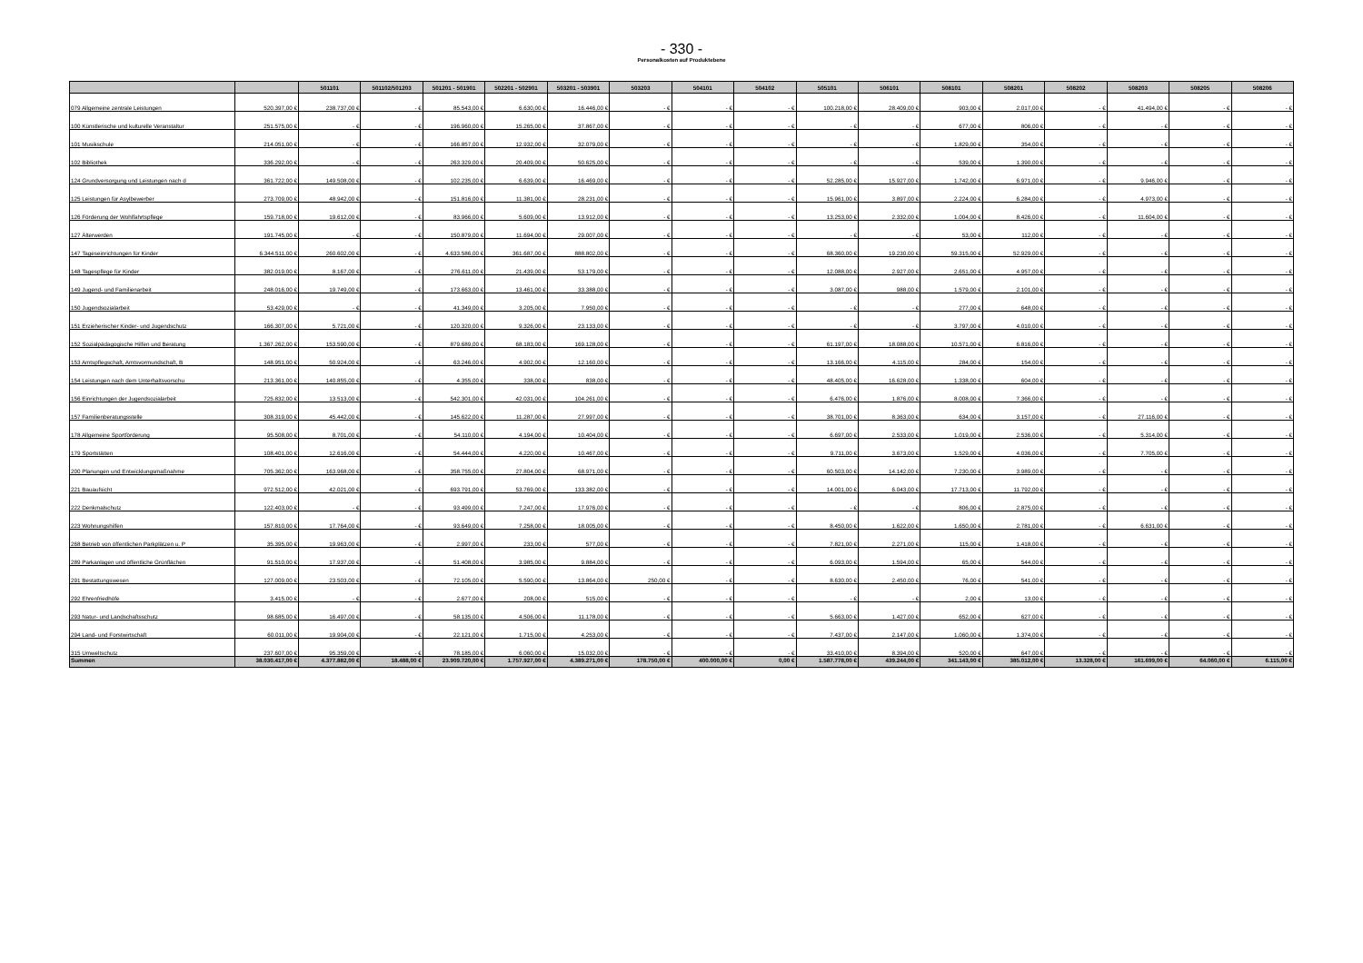- 330 -
Personalkosten auf Produktebene
| | | 501101 | 501102/501203 | 501201 - 501901 | 502201 - 502901 | 503201 - 503901 | 503203 | 504101 | 504102 | 505101 | 506101 | 508101 | 508201 | 508202 | 508203 | 508205 | 508206 |
| --- | --- | --- | --- | --- | --- | --- | --- | --- | --- | --- | --- | --- | --- | --- | --- | --- | --- |
| 079 Allgemeine zentrale Leistungen | 520.397,00 € | 238.737,00 € | - € | 85.543,00 € | 6.630,00 € | 16.446,00 € | - € | - € | - € | 100.218,00 € | 28.409,00 € | 903,00 € | 2.017,00 € | - € | 41.494,00 € | - € | - € |
| 100 Künstlerische und kulturelle Veranstaltur | 251.575,00 € | - € | - € | 196.960,00 € | 15.265,00 € | 37.867,00 € | - € | - € | - € | - € | - € | 677,00 € | 806,00 € | - € | - € | - € | - € |
| 101 Musikschule | 214.051,00 € | - € | - € | 166.857,00 € | 12.932,00 € | 32.079,00 € | - € | - € | - € | - € | - € | 1.829,00 € | 354,00 € | - € | - € | - € | - € |
| 102 Bibliothek | 336.292,00 € | - € | - € | 263.329,00 € | 20.409,00 € | 50.625,00 € | - € | - € | - € | - € | - € | 539,00 € | 1.390,00 € | - € | - € | - € | - € |
| 124 Grundversorgung und Leistungen nach d | 361.722,00 € | 149.508,00 € | - € | 102.235,00 € | 6.639,00 € | 16.469,00 € | - € | - € | - € | 52.285,00 € | 15.927,00 € | 1.742,00 € | 6.971,00 € | - € | 9.946,00 € | - € | - € |
| 125 Leistungen für Asylbewerber | 273.709,00 € | 48.942,00 € | - € | 151.816,00 € | 11.381,00 € | 28.231,00 € | - € | - € | - € | 15.961,00 € | 3.897,00 € | 2.224,00 € | 6.284,00 € | - € | 4.973,00 € | - € | - € |
| 126 Förderung der Wohlfahrtspflege | 159.718,00 € | 19.612,00 € | - € | 83.966,00 € | 5.609,00 € | 13.912,00 € | - € | - € | - € | 13.253,00 € | 2.332,00 € | 1.004,00 € | 8.426,00 € | - € | 11.604,00 € | - € | - € |
| 127 Älterwerden | 191.745,00 € | - € | - € | 150.879,00 € | 11.694,00 € | 29.007,00 € | - € | - € | - € | - € | - € | 53,00 € | 112,00 € | - € | - € | - € | - € |
| 147 Tageseinrichtungen für Kinder | 6.344.511,00 € | 260.602,00 € | - € | 4.633.586,00 € | 361.687,00 € | 888.802,00 € | - € | - € | - € | 68.360,00 € | 19.230,00 € | 59.315,00 € | 52.929,00 € | - € | - € | - € | - € |
| 148 Tagespflege für Kinder | 382.019,00 € | 8.167,00 € | - € | 276.611,00 € | 21.439,00 € | 53.179,00 € | - € | - € | - € | 12.088,00 € | 2.927,00 € | 2.651,00 € | 4.957,00 € | - € | - € | - € | - € |
| 149 Jugend- und Familienarbeit | 248.016,00 € | 19.749,00 € | - € | 173.663,00 € | 13.461,00 € | 33.388,00 € | - € | - € | - € | 3.087,00 € | 988,00 € | 1.579,00 € | 2.101,00 € | - € | - € | - € | - € |
| 150 Jugendsozialarbeit | 53.429,00 € | - € | - € | 41.349,00 € | 3.205,00 € | 7.950,00 € | - € | - € | - € | - € | - € | 277,00 € | 648,00 € | - € | - € | - € | - € |
| 151 Erzieherischer Kinder- und Jugendschutz | 166.307,00 € | 5.721,00 € | - € | 120.320,00 € | 9.326,00 € | 23.133,00 € | - € | - € | - € | - € | - € | 3.797,00 € | 4.010,00 € | - € | - € | - € | - € |
| 152 Sozialpädagogische Hilfen und Beratung | 1.367.262,00 € | 153.590,00 € | - € | 879.689,00 € | 68.183,00 € | 169.128,00 € | - € | - € | - € | 61.197,00 € | 18.088,00 € | 10.571,00 € | 6.816,00 € | - € | - € | - € | - € |
| 153 Amtspflegschaft, Amtsvormundschaft, B | 148.951,00 € | 50.924,00 € | - € | 63.246,00 € | 4.902,00 € | 12.160,00 € | - € | - € | - € | 13.166,00 € | 4.115,00 € | 284,00 € | 154,00 € | - € | - € | - € | - € |
| 154 Leistungen nach dem Unterhaltsvorschu | 213.361,00 € | 140.855,00 € | - € | 4.355,00 € | 338,00 € | 838,00 € | - € | - € | - € | 48.405,00 € | 16.628,00 € | 1.338,00 € | 604,00 € | - € | - € | - € | - € |
| 156 Einrichtungen der Jugendsozialarbeit | 725.832,00 € | 13.513,00 € | - € | 542.301,00 € | 42.031,00 € | 104.261,00 € | - € | - € | - € | 6.476,00 € | 1.876,00 € | 8.008,00 € | 7.366,00 € | - € | - € | - € | - € |
| 157 Familienberatungsstelle | 308.319,00 € | 45.442,00 € | - € | 145.622,00 € | 11.287,00 € | 27.997,00 € | - € | - € | - € | 38.701,00 € | 8.363,00 € | 634,00 € | 3.157,00 € | - € | 27.116,00 € | - € | - € |
| 178 Allgemeine Sportförderung | 95.508,00 € | 8.701,00 € | - € | 54.110,00 € | 4.194,00 € | 10.404,00 € | - € | - € | - € | 6.697,00 € | 2.533,00 € | 1.019,00 € | 2.536,00 € | - € | 5.314,00 € | - € | - € |
| 179 Sportstätten | 108.401,00 € | 12.616,00 € | - € | 54.444,00 € | 4.220,00 € | 10.467,00 € | - € | - € | - € | 9.711,00 € | 3.673,00 € | 1.529,00 € | 4.036,00 € | - € | 7.705,00 € | - € | - € |
| 200 Planungen und Entwicklungsmaßnahme | 705.362,00 € | 163.968,00 € | - € | 358.755,00 € | 27.804,00 € | 68.971,00 € | - € | - € | - € | 60.503,00 € | 14.142,00 € | 7.230,00 € | 3.989,00 € | - € | - € | - € | - € |
| 221 Bauaufsicht | 972.512,00 € | 42.021,00 € | - € | 693.791,00 € | 53.769,00 € | 133.382,00 € | - € | - € | - € | 14.001,00 € | 6.043,00 € | 17.713,00 € | 11.792,00 € | - € | - € | - € | - € |
| 222 Denkmalschutz | 122.403,00 € | - € | - € | 93.499,00 € | 7.247,00 € | 17.976,00 € | - € | - € | - € | - € | - € | 806,00 € | 2.875,00 € | - € | - € | - € | - € |
| 223 Wohnungshilfen | 157.810,00 € | 17.764,00 € | - € | 93.649,00 € | 7.258,00 € | 18.005,00 € | - € | - € | - € | 8.450,00 € | 1.622,00 € | 1.650,00 € | 2.781,00 € | - € | 6.631,00 € | - € | - € |
| 268 Betrieb von öffentlichen Parkplätzen u. P | 35.395,00 € | 19.963,00 € | - € | 2.997,00 € | 233,00 € | 577,00 € | - € | - € | - € | 7.821,00 € | 2.271,00 € | 115,00 € | 1.418,00 € | - € | - € | - € | - € |
| 289 Parkanlagen und öffentliche Grünflächen | 91.510,00 € | 17.937,00 € | - € | 51.408,00 € | 3.985,00 € | 9.884,00 € | - € | - € | - € | 6.093,00 € | 1.594,00 € | 65,00 € | 544,00 € | - € | - € | - € | - € |
| 291 Bestattungswesen | 127.009,00 € | 23.503,00 € | - € | 72.105,00 € | 5.590,00 € | 13.864,00 € | 250,00 € | - € | - € | 8.630,00 € | 2.450,00 € | 76,00 € | 541,00 € | - € | - € | - € | - € |
| 292 Ehrenfriedhöfe | 3.415,00 € | - € | - € | 2.677,00 € | 208,00 € | 515,00 € | - € | - € | - € | - € | - € | 2,00 € | 13,00 € | - € | - € | - € | - € |
| 293 Natur- und Landschaftsschutz | 98.685,00 € | 16.497,00 € | - € | 58.135,00 € | 4.506,00 € | 11.178,00 € | - € | - € | - € | 5.663,00 € | 1.427,00 € | 652,00 € | 627,00 € | - € | - € | - € | - € |
| 294 Land- und Forstwirtschaft | 60.011,00 € | 19.904,00 € | - € | 22.121,00 € | 1.715,00 € | 4.253,00 € | - € | - € | - € | 7.437,00 € | 2.147,00 € | 1.060,00 € | 1.374,00 € | - € | - € | - € | - € |
| 315 Umweltschutz | 237.607,00 € | 95.359,00 € | - € | 78.185,00 € | 6.060,00 € | 15.032,00 € | - € | - € | - € | 33.410,00 € | 8.394,00 € | 520,00 € | 647,00 € | - € | - € | - € | - € |
| Summen | 38.030.417,00 € | 4.377.882,00 € | 18.488,00 € | 23.909.720,00 € | 1.757.927,00 € | 4.389.271,00 € | 178.750,00 € | 400.000,00 € | 0,00 € | 1.587.778,00 € | 439.244,00 € | 341.143,00 € | 385.012,00 € | 13.328,00 € | 161.699,00 € | 64.060,00 € | 6.115,00 € |